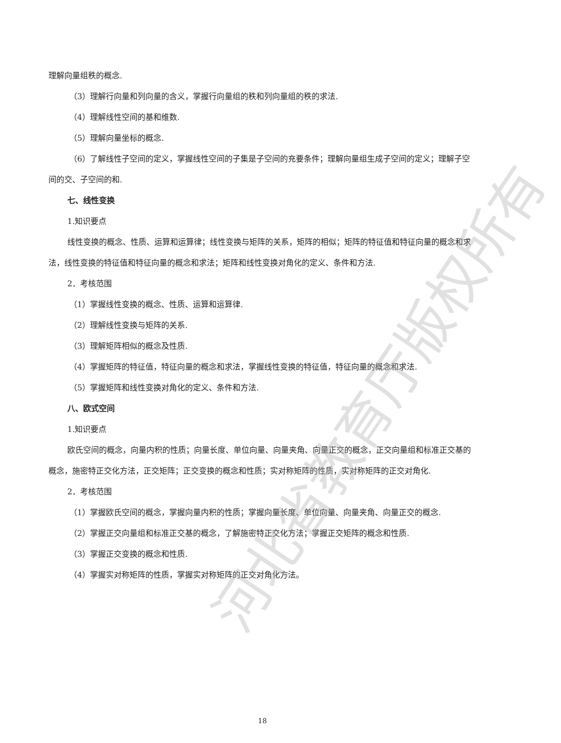理解向量组秩的概念.
（3）理解行向量和列向量的含义，掌握行向量组的秩和列向量组的秩的求法.
（4）理解线性空间的基和维数.
（5）理解向量坐标的概念.
（6）了解线性子空间的定义，掌握线性空间的子集是子空间的充要条件；理解向量组生成子空间的定义；理解子空间的交、子空间的和.
七、线性变换
1.知识要点
线性变换的概念、性质、运算和运算律；线性变换与矩阵的关系，矩阵的相似；矩阵的特征值和特征向量的概念和求法，线性变换的特征值和特征向量的概念和求法；矩阵和线性变换对角化的定义、条件和方法.
2．考核范围
（1）掌握线性变换的概念、性质、运算和运算律.
（2）理解线性变换与矩阵的关系.
（3）理解矩阵相似的概念及性质.
（4）掌握矩阵的特征值，特征向量的概念和求法，掌握线性变换的特征值，特征向量的概念和求法.
（5）掌握矩阵和线性变换对角化的定义、条件和方法.
八、欧式空间
1.知识要点
欧氏空间的概念，向量内积的性质；向量长度、单位向量、向量夹角、向量正交的概念，正交向量组和标准正交基的概念，施密特正交化方法，正交矩阵；正交变换的概念和性质；实对称矩阵的性质，实对称矩阵的正交对角化.
2．考核范围
（1）掌握欧氏空间的概念，掌握向量内积的性质；掌握向量长度、单位向量、向量夹角、向量正交的概念.
（2）掌握正交向量组和标准正交基的概念，了解施密特正交化方法；掌握正交矩阵的概念和性质.
（3）掌握正交变换的概念和性质.
（4）掌握实对称矩阵的性质，掌握实对称矩阵的正交对角化方法。
18
河北省教育厅版权所有